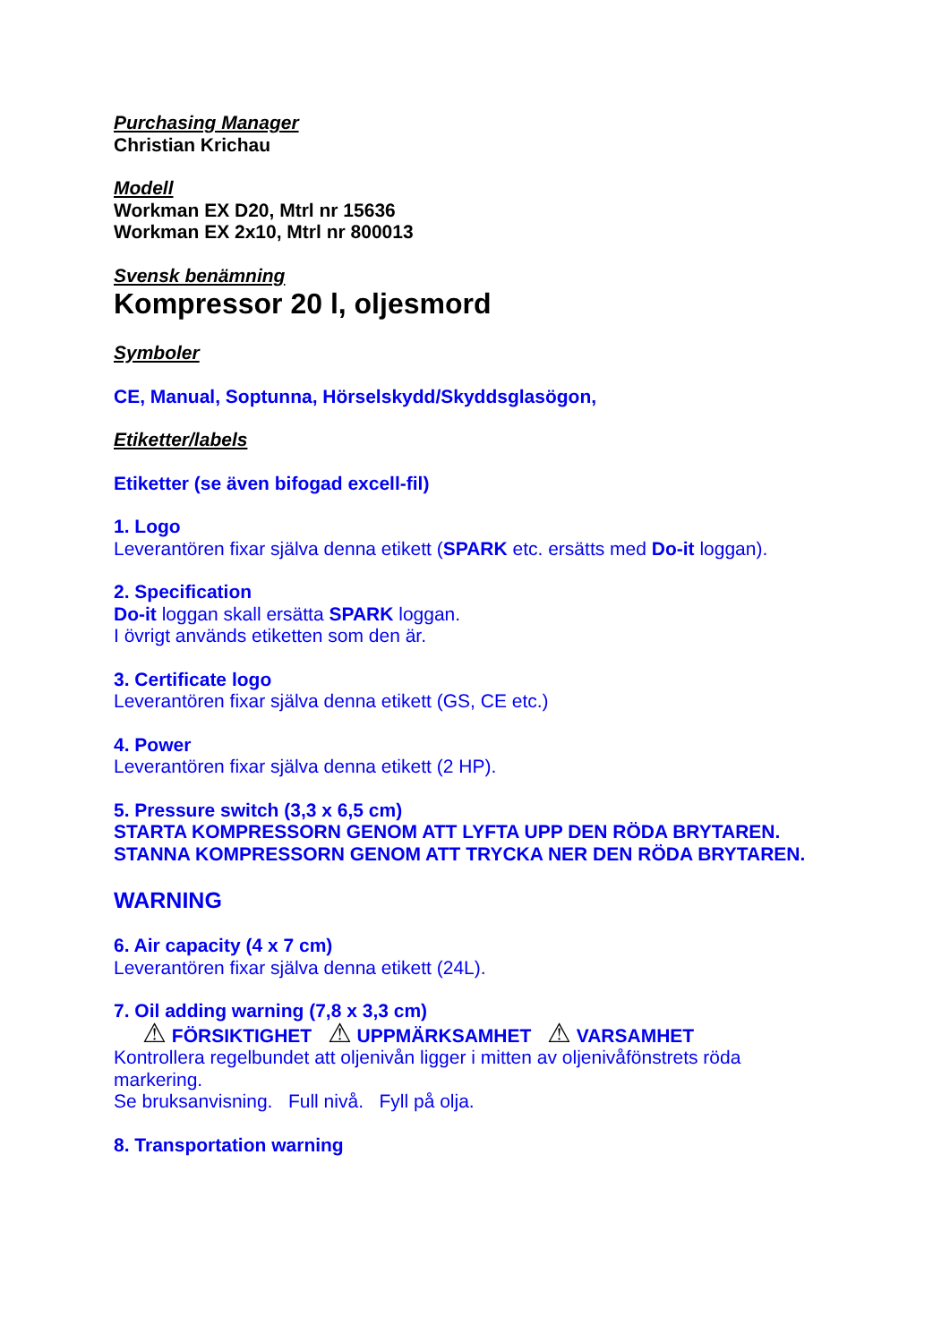Purchasing Manager
Christian Krichau
Modell
Workman EX D20, Mtrl nr 15636
Workman EX 2x10, Mtrl nr 800013
Svensk benämning
Kompressor 20 l, oljesmord
Symboler
CE, Manual, Soptunna, Hörselskydd/Skyddsglasögon,
Etiketter/labels
Etiketter (se även bifogad excell-fil)
1. Logo
Leverantören fixar själva denna etikett (SPARK etc. ersätts med Do-it loggan).
2. Specification
Do-it loggan skall ersätta SPARK loggan.
I övrigt används etiketten som den är.
3. Certificate logo
Leverantören fixar själva denna etikett (GS, CE etc.)
4. Power
Leverantören fixar själva denna etikett (2 HP).
5. Pressure switch (3,3 x 6,5 cm)
STARTA KOMPRESSORN GENOM ATT LYFTA UPP DEN RÖDA BRYTAREN.
STANNA KOMPRESSORN GENOM ATT TRYCKA NER DEN RÖDA BRYTAREN.
WARNING
6. Air capacity (4 x 7 cm)
Leverantören fixar själva denna etikett (24L).
7. Oil adding warning (7,8 x 3,3 cm)
⚠ FÖRSIKTIGHET ⚠ UPPMÄRKSAMHET ⚠ VARSAMHET
Kontrollera regelbundet att oljenivån ligger i mitten av oljenivåfönstrets röda
markering.
Se bruksanvisning. Full nivå. Fyll på olja.
8. Transportation warning